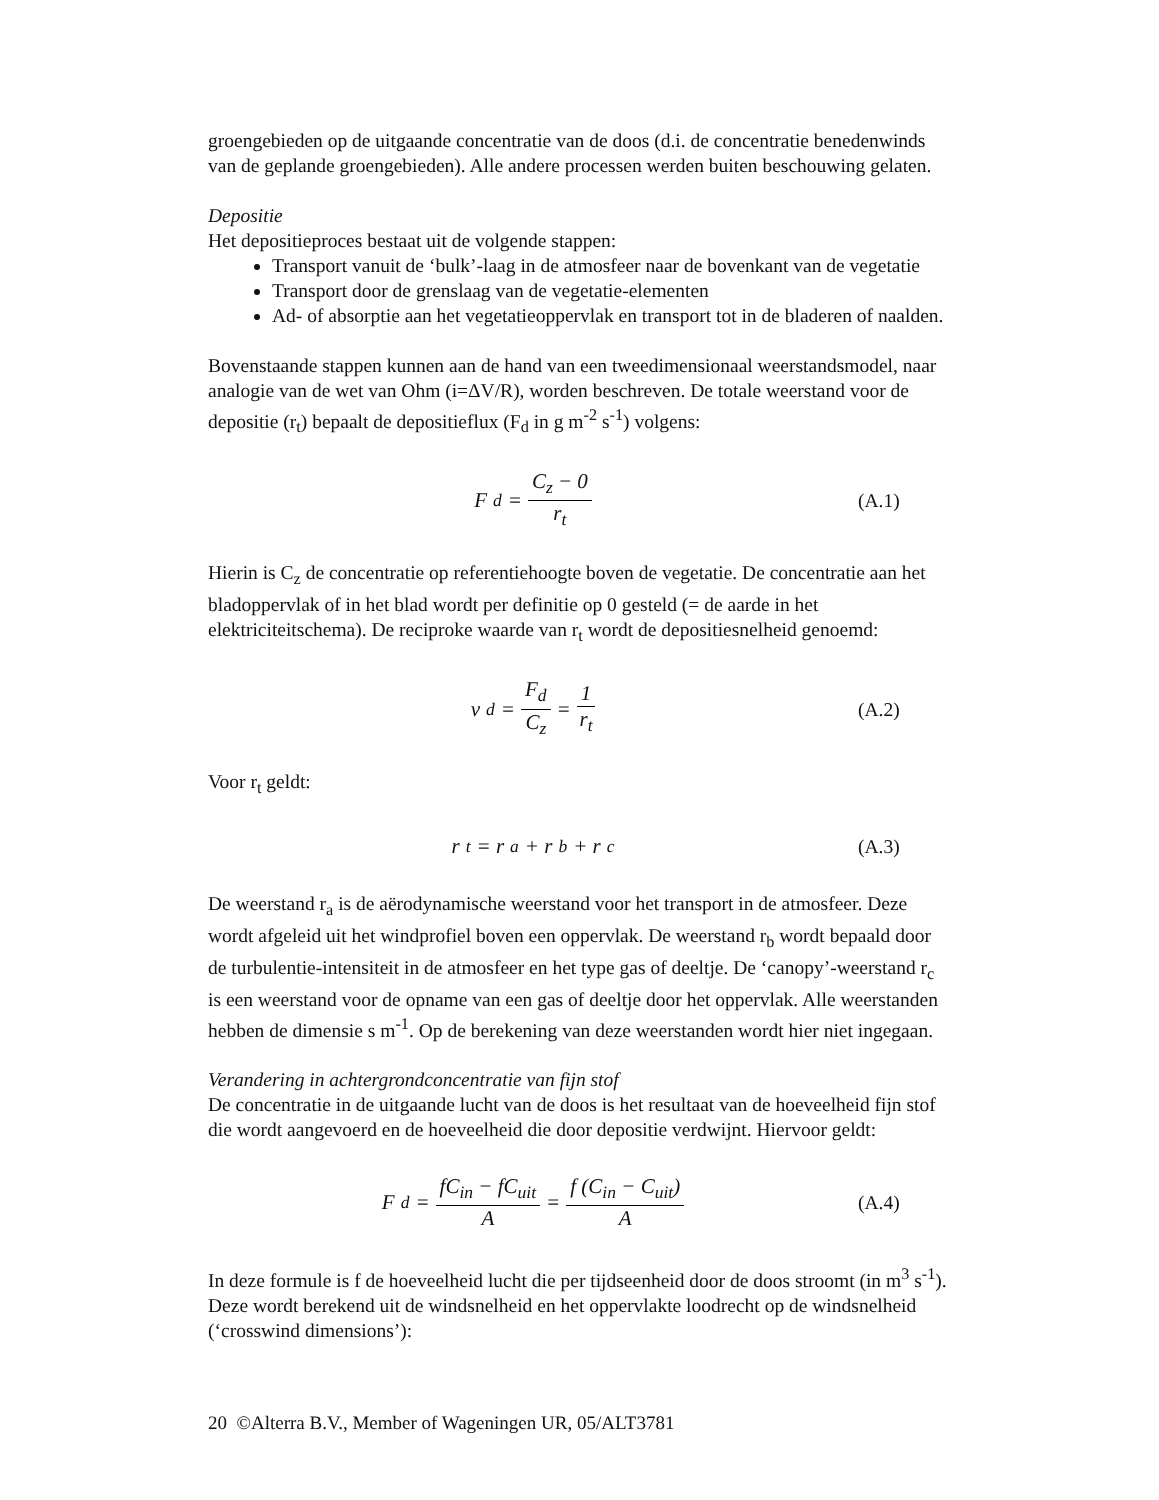groengebieden op de uitgaande concentratie van de doos (d.i. de concentratie benedenwinds van de geplande groengebieden). Alle andere processen werden buiten beschouwing gelaten.
Depositie
Het depositieproces bestaat uit de volgende stappen:
Transport vanuit de ‘bulk’-laag in de atmosfeer naar de bovenkant van de vegetatie
Transport door de grenslaag van de vegetatie-elementen
Ad- of absorptie aan het vegetatieoppervlak en transport tot in de bladeren of naalden.
Bovenstaande stappen kunnen aan de hand van een tweedimensionaal weerstandsmodel, naar analogie van de wet van Ohm (i=ΔV/R), worden beschreven. De totale weerstand voor de depositie (r<sub>t</sub>) bepaalt de depositieflux (F<sub>d</sub> in g m<sup>-2</sup> s<sup>-1</sup>) volgens:
F<sub>d</sub> = C<sub>z</sub> − 0 r<sub>t</sub> (A.1)
Hierin is C<sub>z</sub> de concentratie op referentiehoogte boven de vegetatie. De concentratie aan het bladoppervlak of in het blad wordt per definitie op 0 gesteld (= de aarde in het elektriciteitschema). De reciproke waarde van r<sub>t</sub> wordt de depositiesnelheid genoemd:
v<sub>d</sub> = F<sub>d</sub> C<sub>z</sub> = 1 r<sub>t</sub> (A.2)
Voor r<sub>t</sub> geldt:
r<sub>t</sub> = r<sub>a</sub> + r<sub>b</sub> + r<sub>c</sub> (A.3)
De weerstand r<sub>a</sub> is de aërodynamische weerstand voor het transport in de atmosfeer. Deze wordt afgeleid uit het windprofiel boven een oppervlak. De weerstand r<sub>b</sub> wordt bepaald door de turbulentie-intensiteit in de atmosfeer en het type gas of deeltje. De ‘canopy’-weerstand r<sub>c</sub> is een weerstand voor de opname van een gas of deeltje door het oppervlak. Alle weerstanden hebben de dimensie s m<sup>-1</sup>. Op de berekening van deze weerstanden wordt hier niet ingegaan.
Verandering in achtergrondconcentratie van fijn stof
De concentratie in de uitgaande lucht van de doos is het resultaat van de hoeveelheid fijn stof die wordt aangevoerd en de hoeveelheid die door depositie verdwijnt. Hiervoor geldt:
F<sub>d</sub> = fC<sub>in</sub> − fC<sub>uit</sub> A = f (C<sub>in</sub> − C<sub>uit</sub>) A
(A.4)
In deze formule is f de hoeveelheid lucht die per tijdseenheid door de doos stroomt (in m<sup>3</sup> s<sup>-1</sup>). Deze wordt berekend uit de windsnelheid en het oppervlakte loodrecht op de windsnelheid (‘crosswind dimensions’):
20 ©Alterra B.V., Member of Wageningen UR, 05/ALT3781